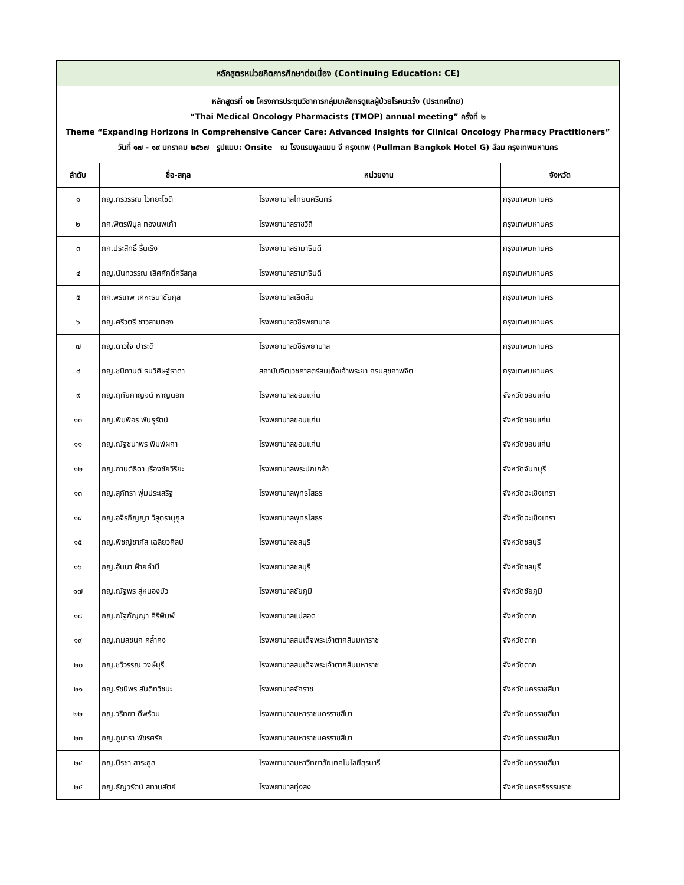| หลักสูตรหน่วยกิตการศึกษาต่อเนื่อง (Continuing Education: CE) | | | |
| หลักสูตรที่ ๑๒ โครงการประชุมวิชาการกลุ่มเภสัชกรดูแลผู้ป่วยโรคมะเร็ง (ประเทศไทย) “Thai Medical Oncology Pharmacists (TMOP) annual meeting” ครั้งที่ ๒ Theme “Expanding Horizons in Comprehensive Cancer Care: Advanced Insights for Clinical Oncology Pharmacy Practitioners” วันที่ ๑๗ - ๑๙ มกราคม ๒๕๖๗ รูปแบบ: Onsite ณ โรงแรมพูลแมน จี กรุงเทพ (Pullman Bangkok Hotel G) สีลม กรุงเทพมหานคร | | | |
| ลำดับ | ชื่อ-สกุล | หน่วยงาน | จังหวัด |
| ๑ | ภญ.กรวรรณ ไวทยะโชติ | โรงพยาบาลไทยนครินทร์ | กรุงเทพมหานคร |
| ๒ | ภก.พิตรพิบูล ทองนพเก้า | โรงพยาบาลราชวิถี | กรุงเทพมหานคร |
| ๓ | ภก.ประสิทธิ์ รื่นเริง | โรงพยาบาลรามาธิบดี | กรุงเทพมหานคร |
| ๔ | ภญ.นันทวรรณ เลิศศักดิ์ศรีสกุล | โรงพยาบาลรามาธิบดี | กรุงเทพมหานคร |
| ๕ | ภก.พรเทพ เคหะธนาชัยกุล | โรงพยาบาลเลิดสิน | กรุงเทพมหานคร |
| ๖ | ภญ.ศรีวตรี ชาวสามทอง | โรงพยาบาลวชิรพยาบาล | กรุงเทพมหานคร |
| ๗ | ภญ.ดาวใจ ปาระดี | โรงพยาบาลวชิรพยาบาล | กรุงเทพมหานคร |
| ๘ | ภญ.ชนิกานต์ ธนวิศิษฐ์ธาดา | สถาบันจิตเวชศาสตร์สมเด็จเจ้าพระยา กรมสุขภาพจิต | กรุงเทพมหานคร |
| ๙ | ภญ.ฤทัยกาญจน์ หาญนอก | โรงพยาบาลขอนแก่น | จังหวัดขอนแก่น |
| ๑๐ | ภญ.พิมพิอร พันธุรัตน์ | โรงพยาบาลขอนแก่น | จังหวัดขอนแก่น |
| ๑๑ | ภญ.ณัฐชนาพร พิมพ์ผกา | โรงพยาบาลขอนแก่น | จังหวัดขอนแก่น |
| ๑๒ | ภญ.กานต์ธิดา เรืองชัยวิริยะ | โรงพยาบาลพระปกเกล้า | จังหวัดจันทบุรี |
| ๑๓ | ภญ.สุภัทรา พุ่มประเสริฐ | โรงพยาบาลพุทธโสธร | จังหวัดฉะเชิงเทรา |
| ๑๔ | ภญ.อจิรภิญญา วิสูตรานุกูล | โรงพยาบาลพุทธโสธร | จังหวัดฉะเชิงเทรา |
| ๑๕ | ภญ.พิชญ์ชาภัส เฉลียวศิลป์ | โรงพยาบาลชลบุรี | จังหวัดชลบุรี |
| ๑๖ | ภญ.อันนา ฝ้ายคำมี | โรงพยาบาลชลบุรี | จังหวัดชลบุรี |
| ๑๗ | ภญ.ณัฐพร สู่หนองบัว | โรงพยาบาลชัยภูมิ | จังหวัดชัยภูมิ |
| ๑๘ | ภญ.ณัฐกัญญา ศิริพิมพ์ | โรงพยาบาลแม่สอด | จังหวัดตาก |
| ๑๙ | ภญ.กมลชนก คล้ำคง | โรงพยาบาลสมเด็จพระเจ้าตากสินมหาราช | จังหวัดตาก |
| ๒๐ | ภญ.ชวิวรรณ วงษ์บุรี | โรงพยาบาลสมเด็จพระเจ้าตากสินมหาราช | จังหวัดตาก |
| ๒๑ | ภญ.รัชนีพร สันติทวีชนะ | โรงพยาบาลจักราช | จังหวัดนครราชสีมา |
| ๒๒ | ภญ.วริทยา ดีพร้อม | โรงพยาบาลมหาราชนครราชสีมา | จังหวัดนครราชสีมา |
| ๒๓ | ภญ.ภูนารา พัชรศรัย | โรงพยาบาลมหาราชนครราชสีมา | จังหวัดนครราชสีมา |
| ๒๔ | ภญ.นิรชา สาระกูล | โรงพยาบาลมหาวิทยาลัยเทคโนโลยีสุรนารี | จังหวัดนครราชสีมา |
| ๒๕ | ภญ.ธัญวรัตน์ สทานสัตย์ | โรงพยาบาลทุ่งสง | จังหวัดนครศรีธรรมราช |